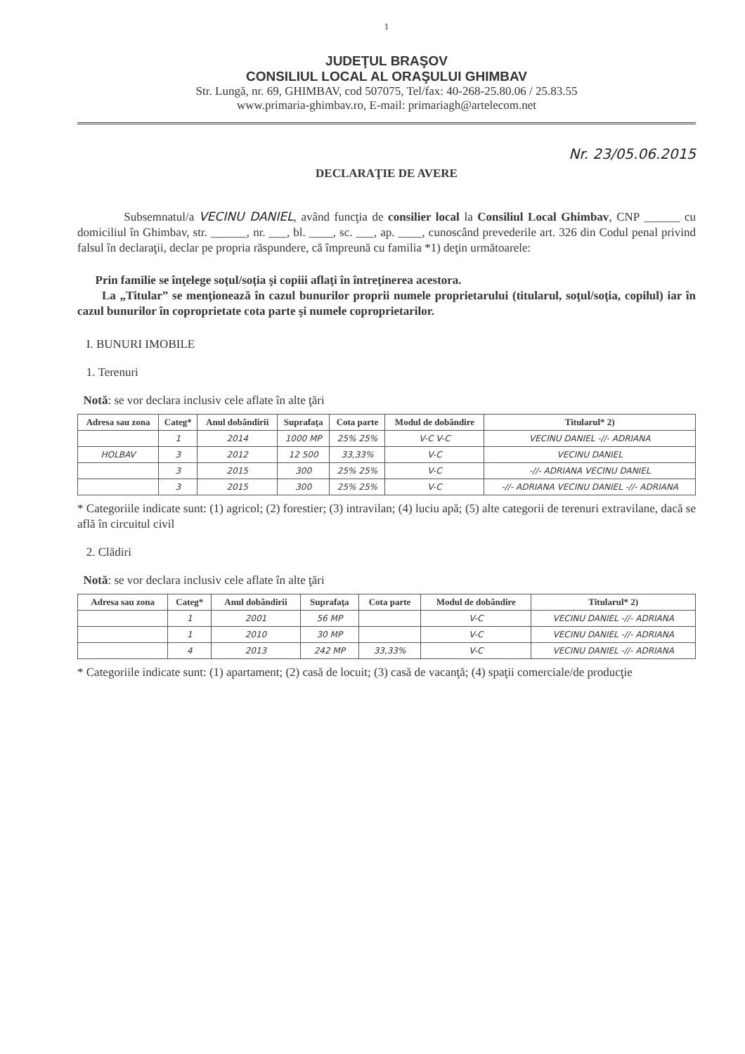1
JUDEŢUL BRAŞOV
CONSILIUL LOCAL AL ORAŞULUI GHIMBAV
Str. Lungă, nr. 69, GHIMBAV, cod 507075, Tel/fax: 40-268-25.80.06 / 25.83.55
www.primaria-ghimbav.ro, E-mail: primariagh@artelecom.net
Nr. 23/05.06.2015
DECLARAŢIE DE AVERE
Subsemnatul/a VECINU DANIEL, având funcţia de consilier local la Consiliul Local Ghimbav, CNP ______ cu domiciliul în Ghimbav, str. ______, nr. ___, bl. ____, sc. ___, ap. ____, cunoscând prevederile art. 326 din Codul penal privind falsul în declaraţii, declar pe propria răspundere, că împreună cu familia *1) deţin următoarele:
Prin familie se înţelege soţul/soţia şi copiii aflaţi în întreţinerea acestora.
La „Titular” se menţionează în cazul bunurilor proprii numele proprietarului (titularul, soţul/soţia, copilul) iar în cazul bunurilor în coproprietate cota parte şi numele coproprietarilor.
I. BUNURI IMOBILE
1. Terenuri
Notă: se vor declara inclusiv cele aflate în alte ţări
| Adresa sau zona | Categ* | Anul dobândirii | Suprafaţa | Cota parte | Modul de dobândire | Titularul* 2) |
| --- | --- | --- | --- | --- | --- | --- |
| | 1 | 2014 | 1000 MP | 25% 25% | V-C V-C | VECINU DANIEL -//- ADRIANA |
| HOLBAV | 3 | 2012 | 12 500 | 33,33% | V-C | VECINU DANIEL |
| | 3 | 2015 | 300 | 25% 25% | V-C | -//- ADRIANA VECINU DANIEL |
| | 3 | 2015 | 300 | 25% 25% | V-C | -//- ADRIANA VECINU DANIEL -//- ADRIANA |
* Categoriile indicate sunt: (1) agricol; (2) forestier; (3) intravilan; (4) luciu apă; (5) alte categorii de terenuri extravilane, dacă se află în circuitul civil
2. Clădiri
Notă: se vor declara inclusiv cele aflate în alte ţări
| Adresa sau zona | Categ* | Anul dobândirii | Suprafaţa | Cota parte | Modul de dobândire | Titularul* 2) |
| --- | --- | --- | --- | --- | --- | --- |
| | 1 | 2001 | 56 MP | | V-C | VECINU DANIEL -//- ADRIANA |
| | 1 | 2010 | 30 MP | | V-C | VECINU DANIEL -//- ADRIANA |
| | 4 | 2013 | 242 MP | 33,33% | V-C | VECINU DANIEL -//- ADRIANA |
* Categoriile indicate sunt: (1) apartament; (2) casă de locuit; (3) casă de vacanţă; (4) spaţii comerciale/de producţie